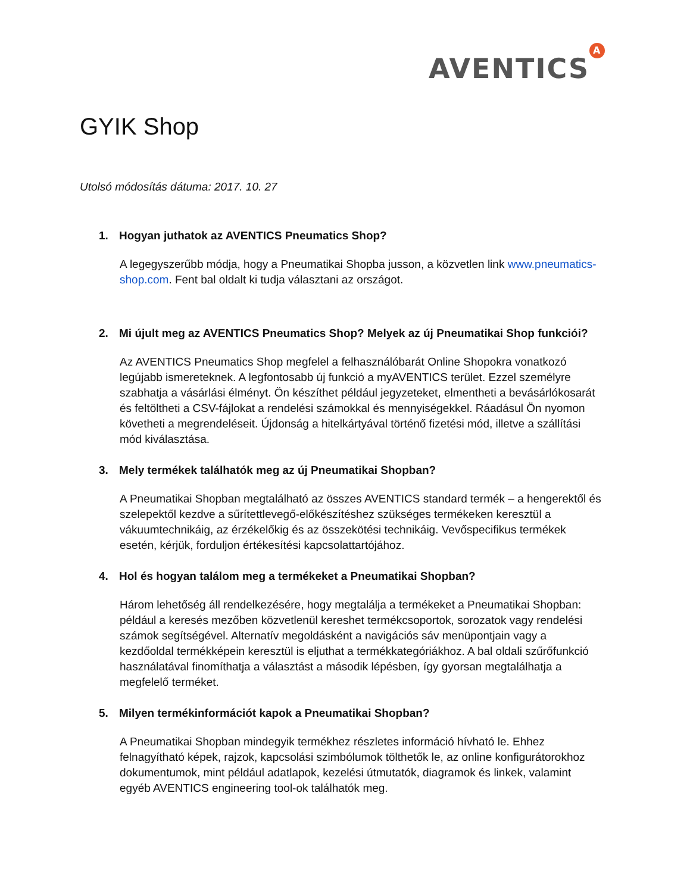AVENTICS A
GYIK Shop
Utolsó módosítás dátuma: 2017. 10. 27
1. Hogyan juthatok az AVENTICS Pneumatics Shop?
A legegyszerűbb módja, hogy a Pneumatikai Shopba jusson, a közvetlen link www.pneumatics-shop.com. Fent bal oldalt ki tudja választani az országot.
2. Mi újult meg az AVENTICS Pneumatics Shop? Melyek az új Pneumatikai Shop funkciói?
Az AVENTICS Pneumatics Shop megfelel a felhasználóbarát Online Shopokra vonatkozó legújabb ismereteknek. A legfontosabb új funkció a myAVENTICS terület. Ezzel személyre szabhatja a vásárlási élményt. Ön készíthet például jegyzeteket, elmentheti a bevásárlókosarát és feltöltheti a CSV-fájlokat a rendelési számokkal és mennyiségekkel. Ráadásul Ön nyomon követheti a megrendeléseit. Újdonság a hitelkártyával történő fizetési mód, illetve a szállítási mód kiválasztása.
3. Mely termékek találhatók meg az új Pneumatikai Shopban?
A Pneumatikai Shopban megtalálható az összes AVENTICS standard termék – a hengerektől és szelepektől kezdve a sűrítettlevegő-előkészítéshez szükséges termékeken keresztül a vákuumtechnikáig, az érzékelőkig és az összekötési technikáig. Vevőspecifikus termékek esetén, kérjük, forduljon értékesítési kapcsolattartójához.
4. Hol és hogyan találom meg a termékeket a Pneumatikai Shopban?
Három lehetőség áll rendelkezésére, hogy megtalálja a termékeket a Pneumatikai Shopban: például a keresés mezőben közvetlenül kereshet termékcsoportok, sorozatok vagy rendelési számok segítségével. Alternatív megoldásként a navigációs sáv menüpontjain vagy a kezdőoldal termékképein keresztül is eljuthat a termékkategóriákhoz. A bal oldali szűrőfunkció használatával finomíthatja a választást a második lépésben, így gyorsan megtalálhatja a megfelelő terméket.
5. Milyen termékinformációt kapok a Pneumatikai Shopban?
A Pneumatikai Shopban mindegyik termékhez részletes információ hívható le. Ehhez felnagyítható képek, rajzok, kapcsolási szimbólumok tölthetők le, az online konfigurátorokhoz dokumentumok, mint például adatlapok, kezelési útmutatók, diagramok és linkek, valamint egyéb AVENTICS engineering tool-ok találhatók meg.